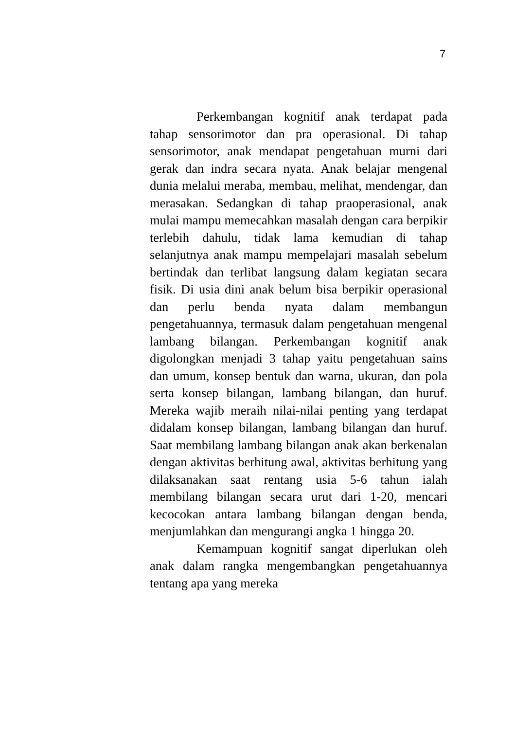7
Perkembangan kognitif anak terdapat pada tahap sensorimotor dan pra operasional. Di tahap sensorimotor, anak mendapat pengetahuan murni dari gerak dan indra secara nyata. Anak belajar mengenal dunia melalui meraba, membau, melihat, mendengar, dan merasakan. Sedangkan di tahap praoperasional, anak mulai mampu memecahkan masalah dengan cara berpikir terlebih dahulu, tidak lama kemudian di tahap selanjutnya anak mampu mempelajari masalah sebelum bertindak dan terlibat langsung dalam kegiatan secara fisik. Di usia dini anak belum bisa berpikir operasional dan perlu benda nyata dalam membangun pengetahuannya, termasuk dalam pengetahuan mengenal lambang bilangan. Perkembangan kognitif anak digolongkan menjadi 3 tahap yaitu pengetahuan sains dan umum, konsep bentuk dan warna, ukuran, dan pola serta konsep bilangan, lambang bilangan, dan huruf. Mereka wajib meraih nilai-nilai penting yang terdapat didalam konsep bilangan, lambang bilangan dan huruf. Saat membilang lambang bilangan anak akan berkenalan dengan aktivitas berhitung awal, aktivitas berhitung yang dilaksanakan saat rentang usia 5-6 tahun ialah membilang bilangan secara urut dari 1-20, mencari kecocokan antara lambang bilangan dengan benda, menjumlahkan dan mengurangi angka 1 hingga 20.
Kemampuan kognitif sangat diperlukan oleh anak dalam rangka mengembangkan pengetahuannya tentang apa yang mereka